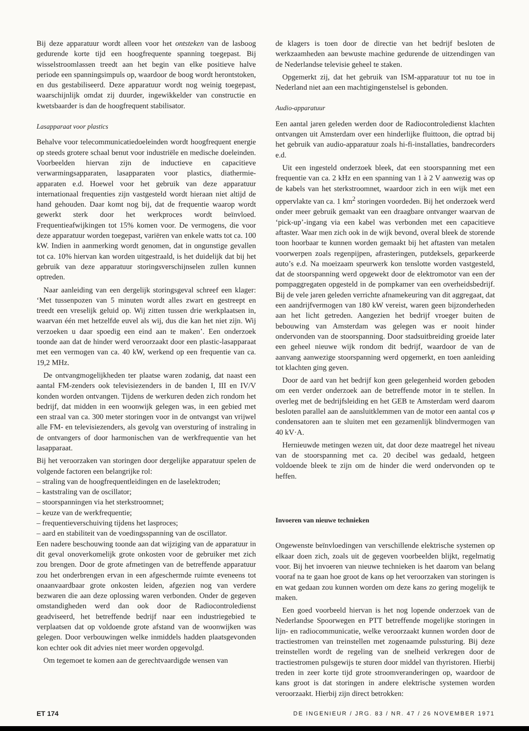Bij deze apparatuur wordt alleen voor het ontsteken van de lasboog gedurende korte tijd een hoogfrequente spanning toegepast. Bij wisselstroomlassen treedt aan het begin van elke positieve halve periode een spanningsimpuls op, waardoor de boog wordt herontstoken, en dus gestabiliseerd. Deze apparatuur wordt nog weinig toegepast, waarschijnlijk omdat zij duurder, ingewikkelder van constructie en kwetsbaarder is dan de hoogfrequent stabilisator.
Lasapparaat voor plastics
Behalve voor telecommunicatiedoeleinden wordt hoogfrequent energie op steeds grotere schaal benut voor industriële en medische doeleinden. Voorbeelden hiervan zijn de inductieve en capacitieve verwarmingsapparaten, lasapparaten voor plastics, diathermie-apparaten e.d. Hoewel voor het gebruik van deze apparatuur internationaal frequenties zijn vastgesteld wordt hieraan niet altijd de hand gehouden. Daar komt nog bij, dat de frequentie waarop wordt gewerkt sterk door het werkproces wordt beïnvloed. Frequentieafwijkingen tot 15% komen voor. De vermogens, die voor deze apparatuur worden toegepast, variëren van enkele watts tot ca. 100 kW. Indien in aanmerking wordt genomen, dat in ongunstige gevallen tot ca. 10% hiervan kan worden uitgestraald, is het duidelijk dat bij het gebruik van deze apparatuur storingsverschijnselen zullen kunnen optreden.
Naar aanleiding van een dergelijk storingsgeval schreef een klager: ‘Met tussenpozen van 5 minuten wordt alles zwart en gestreept en treedt een vreselijk geluid op. Wij zitten tussen drie werkplaatsen in, waarvan één met hetzelfde euvel als wij, dus die kan het niet zijn. Wij verzoeken u daar spoedig een eind aan te maken’. Een onderzoek toonde aan dat de hinder werd veroorzaakt door een plastic-lasapparaat met een vermogen van ca. 40 kW, werkend op een frequentie van ca. 19,2 MHz.
De ontvangmogelijkheden ter plaatse waren zodanig, dat naast een aantal FM-zenders ook televisiezenders in de banden I, III en IV/V konden worden ontvangen. Tijdens de werkuren deden zich rondom het bedrijf, dat midden in een woonwijk gelegen was, in een gebied met een straal van ca. 300 meter storingen voor in de ontvangst van vrijwel alle FM- en televisiezenders, als gevolg van oversturing of instraling in de ontvangers of door harmonischen van de werkfrequentie van het lasapparaat.
Bij het veroorzaken van storingen door dergelijke apparatuur spelen de volgende factoren een belangrijke rol:
– straling van de hoogfrequentleidingen en de laselektroden;
– kaststraling van de oscillator;
– stoorspanningen via het sterkstroomnet;
– keuze van de werkfrequentie;
– frequentieverschuiving tijdens het lasproces;
– aard en stabiliteit van de voedingsspanning van de oscillator.
Een nadere beschouwing toonde aan dat wijziging van de apparatuur in dit geval onoverkomelijk grote onkosten voor de gebruiker met zich zou brengen. Door de grote afmetingen van de betreffende apparatuur zou het onderbrengen ervan in een afgeschermde ruimte eveneens tot onaanvaardbaar grote onkosten leiden, afgezien nog van verdere bezwaren die aan deze oplossing waren verbonden. Onder de gegeven omstandigheden werd dan ook door de Radiocontroledienst geadviseerd, het betreffende bedrijf naar een industriegebied te verplaatsen dat op voldoende grote afstand van de woonwijken was gelegen. Door verbouwingen welke inmiddels hadden plaatsgevonden kon echter ook dit advies niet meer worden opgevolgd.
Om tegemoet te komen aan de gerechtvaardigde wensen van
de klagers is toen door de directie van het bedrijf besloten de werkzaamheden aan bewuste machine gedurende de uitzendingen van de Nederlandse televisie geheel te staken.
Opgemerkt zij, dat het gebruik van ISM-apparatuur tot nu toe in Nederland niet aan een machtigingenstelsel is gebonden.
Audio-apparatuur
Een aantal jaren geleden werden door de Radiocontroledienst klachten ontvangen uit Amsterdam over een hinderlijke fluittoon, die optrad bij het gebruik van audio-apparatuur zoals hi-fi-installaties, bandrecorders e.d.
Uit een ingesteld onderzoek bleek, dat een stoorspanning met een frequentie van ca. 2 kHz en een spanning van 1 à 2 V aanwezig was op de kabels van het sterkstroomnet, waardoor zich in een wijk met een oppervlakte van ca. 1 km<sup>2</sup> storingen voordeden. Bij het onderzoek werd onder meer gebruik gemaakt van een draagbare ontvanger waarvan de ‘pick-up’-ingang via een kabel was verbonden met een capacitieve aftaster. Waar men zich ook in de wijk bevond, overal bleek de storende toon hoorbaar te kunnen worden gemaakt bij het aftasten van metalen voorwerpen zoals regenpijpen, afrasteringen, putdeksels, geparkeerde auto’s e.d. Na moeizaam speurwerk kon tenslotte worden vastgesteld, dat de stoorspanning werd opgewekt door de elektromotor van een der pompaggregaten opgesteld in de pompkamer van een overheidsbedrijf. Bij de vele jaren geleden verrichte afnamekeuring van dit aggregaat, dat een aandrijfvermogen van 180 kW vereist, waren geen bijzonderheden aan het licht getreden. Aangezien het bedrijf vroeger buiten de bebouwing van Amsterdam was gelegen was er nooit hinder ondervonden van de stoorspanning. Door stadsuitbreiding groeide later een geheel nieuwe wijk rondom dit bedrijf, waardoor de van de aanvang aanwezige stoorspanning werd opgemerkt, en toen aanleiding tot klachten ging geven.
Door de aard van het bedrijf kon geen gelegenheid worden geboden om een verder onderzoek aan de betreffende motor in te stellen. In overleg met de bedrijfsleiding en het GEB te Amsterdam werd daarom besloten parallel aan de aansluitklemmen van de motor een aantal cos φ condensatoren aan te sluiten met een gezamenlijk blindvermogen van 40 kV·A.
Hernieuwde metingen wezen uit, dat door deze maatregel het niveau van de stoorspanning met ca. 20 decibel was gedaald, hetgeen voldoende bleek te zijn om de hinder die werd ondervonden op te heffen.
Invoeren van nieuwe technieken
Ongewenste beïnvloedingen van verschillende elektrische systemen op elkaar doen zich, zoals uit de gegeven voorbeelden blijkt, regelmatig voor. Bij het invoeren van nieuwe technieken is het daarom van belang vooraf na te gaan hoe groot de kans op het veroorzaken van storingen is en wat gedaan zou kunnen worden om deze kans zo gering mogelijk te maken.
Een goed voorbeeld hiervan is het nog lopende onderzoek van de Nederlandse Spoorwegen en PTT betreffende mogelijke storingen in lijn- en radiocommunicatie, welke veroorzaakt kunnen worden door de tractiestromen van treinstellen met zogenaamde pulssturing. Bij deze treinstellen wordt de regeling van de snelheid verkregen door de tractiestromen pulsgewijs te sturen door middel van thyristoren. Hierbij treden in zeer korte tijd grote stroomveranderingen op, waardoor de kans groot is dat storingen in andere elektrische systemen worden veroorzaakt. Hierbij zijn direct betrokken:
ET 174 DE INGENIEUR / JRG. 83 / NR. 47 / 26 NOVEMBER 1971